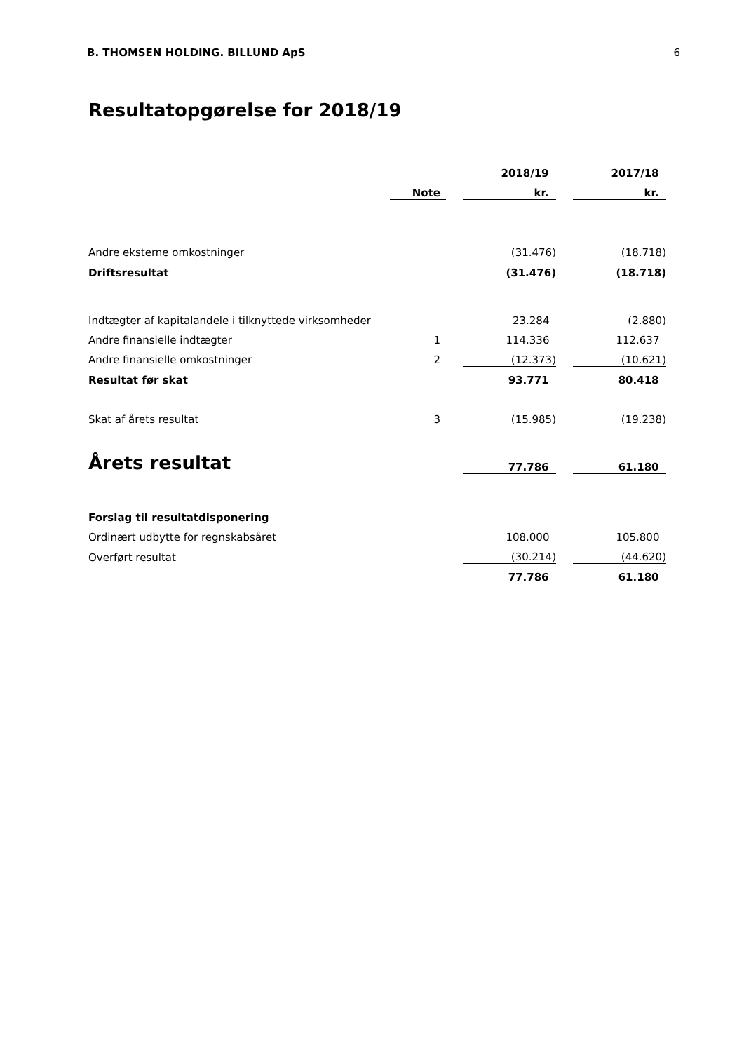B. THOMSEN HOLDING. BILLUND ApS 6
Resultatopgørelse for 2018/19
| | | | 2018/19 | | 2017/18 |
| --- | --- | --- | --- | --- | --- |
| | Note | | kr. | | kr. |
| Andre eksterne omkostninger | | | (31.476) | | (18.718) |
| Driftsresultat | | | (31.476) | | (18.718) |
| Indtægter af kapitalandele i tilknyttede virksomheder | | | 23.284 | | (2.880) |
| Andre finansielle indtægter | 1 | | 114.336 | | 112.637 |
| Andre finansielle omkostninger | 2 | | (12.373) | | (10.621) |
| Resultat før skat | | | 93.771 | | 80.418 |
| Skat af årets resultat | 3 | | (15.985) | | (19.238) |
| Årets resultat | | | 77.786 | | 61.180 |
| Forslag til resultatdisponering | | | | | |
| Ordinært udbytte for regnskabsåret | | | 108.000 | | 105.800 |
| Overført resultat | | | (30.214) | | (44.620) |
| | | | 77.786 | | 61.180 |